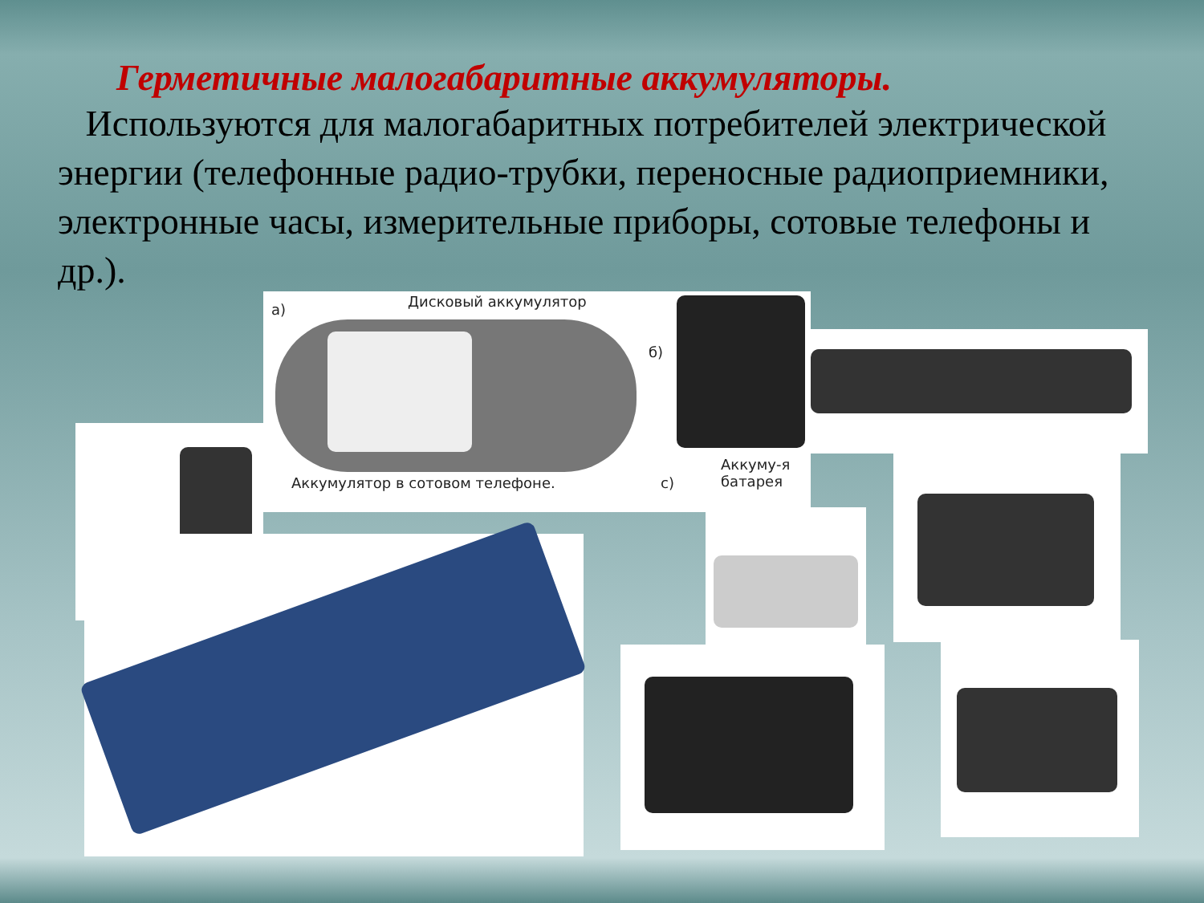Герметичные малогабаритные аккумуляторы.
Используются для малогабаритных потребителей электрической энергии (телефонные радио-трубки, переносные радиоприемники, электронные часы, измерительные приборы, сотовые телефоны и др.).
а) Дисковый аккумулятор
б)
Аккумулятор в сотовом телефоне.
с)
Аккуму-я
батарея